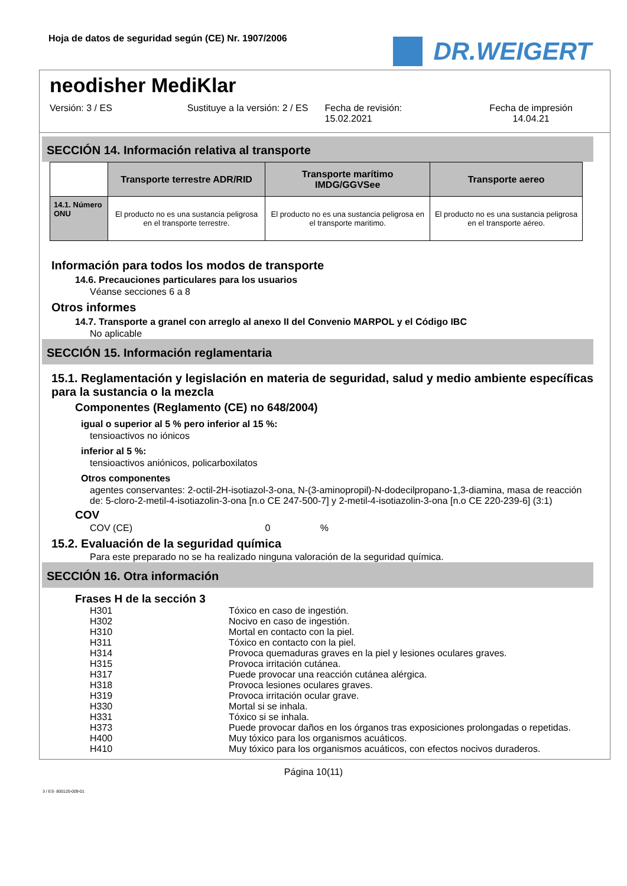Hoja de datos de seguridad según (CE) Nr. 1907/2006
DR.WEIGERT
neodisher MediKlar
Versión: 3 / ES Sustituye a la versión: 2 / ES Fecha de revisión:
15.02.2021
Fecha de impresión
14.04.21
SECCIÓN 14. Información relativa al transporte
| | Transporte terrestre ADR/RID | Transporte marítimo IMDG/GGVSee | Transporte aereo |
| --- | --- | --- | --- |
| 14.1. Número ONU | El producto no es una sustancia peligrosa en el transporte terrestre. | El producto no es una sustancia peligrosa en el transporte maritimo. | El producto no es una sustancia peligrosa en el transporte aéreo. |
Información para todos los modos de transporte
14.6. Precauciones particulares para los usuarios
Véanse secciones 6 a 8
Otros informes
14.7. Transporte a granel con arreglo al anexo II del Convenio MARPOL y el Código IBC
No aplicable
SECCIÓN 15. Información reglamentaria
15.1. Reglamentación y legislación en materia de seguridad, salud y medio ambiente específicas para la sustancia o la mezcla
Componentes (Reglamento (CE) no 648/2004)
igual o superior al 5 % pero inferior al 15 %:
tensioactivos no iónicos
inferior al 5 %:
tensioactivos aniónicos, policarboxilatos
Otros componentes
agentes conservantes: 2-octil-2H-isotiazol-3-ona, N-(3-aminopropil)-N-dodecilpropano-1,3-diamina, masa de reacción de: 5-cloro-2-metil-4-isotiazolin-3-ona [n.o CE 247-500-7] y 2-metil-4-isotiazolin-3-ona [n.o CE 220-239-6] (3:1)
COV
COV (CE) 0 %
15.2. Evaluación de la seguridad química
Para este preparado no se ha realizado ninguna valoración de la seguridad química.
SECCIÓN 16. Otra información
Frases H de la sección 3
H301 Tóxico en caso de ingestión.
H302 Nocivo en caso de ingestión.
H310 Mortal en contacto con la piel.
H311 Tóxico en contacto con la piel.
H314 Provoca quemaduras graves en la piel y lesiones oculares graves.
H315 Provoca irritación cutánea.
H317 Puede provocar una reacción cutánea alérgica.
H318 Provoca lesiones oculares graves.
H319 Provoca irritación ocular grave.
H330 Mortal si se inhala.
H331 Tóxico si se inhala.
H373 Puede provocar daños en los órganos tras exposiciones prolongadas o repetidas.
H400 Muy tóxico para los organismos acuáticos.
H410 Muy tóxico para los organismos acuáticos, con efectos nocivos duraderos.
Página 10(11)
3 / ES- 800120-009-01